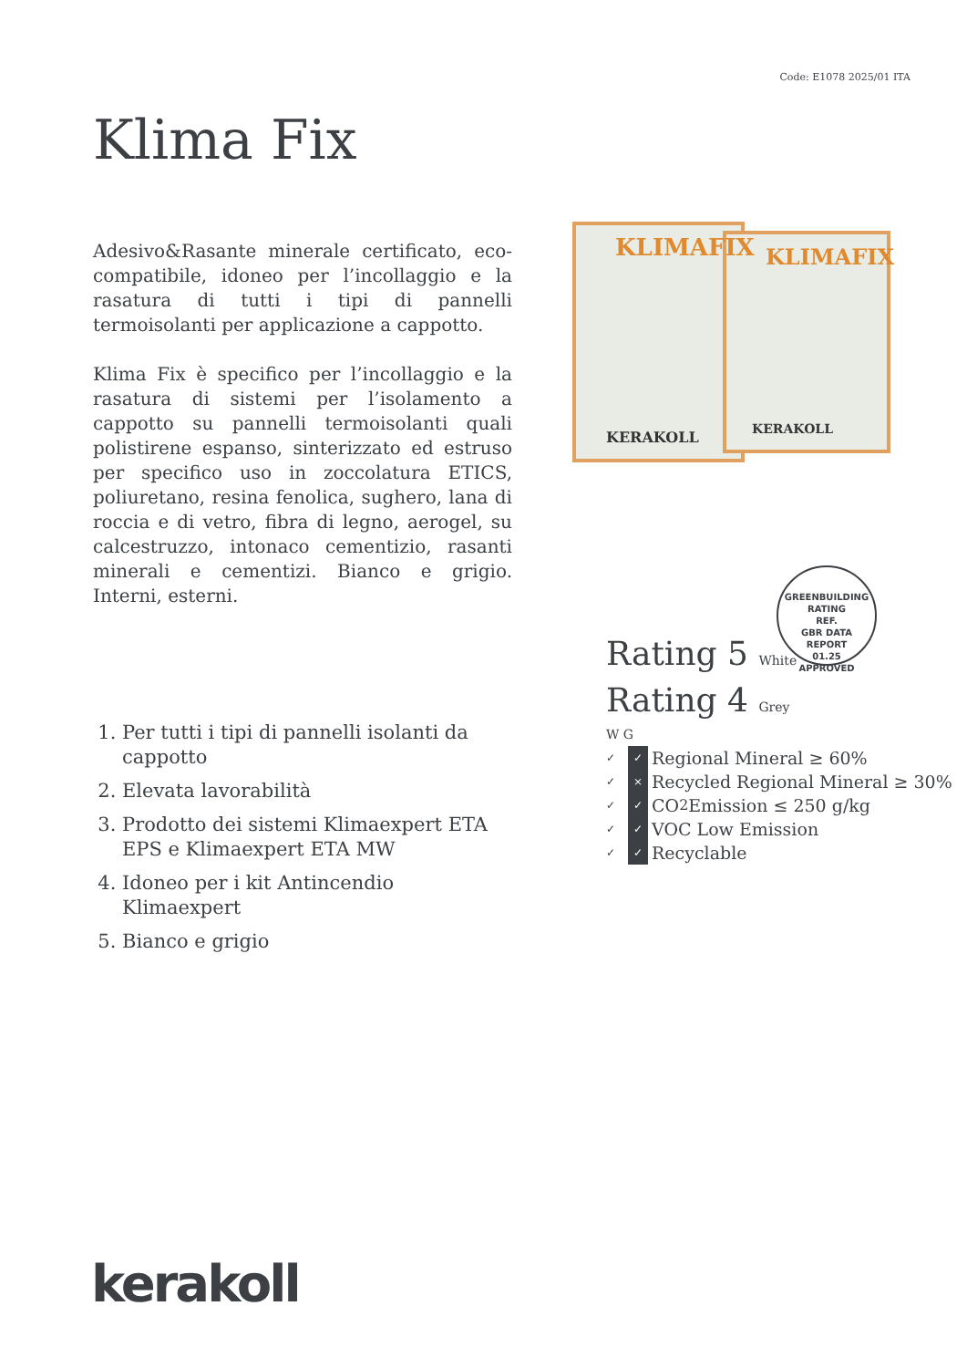Code: E1078 2025/01 ITA
Klima Fix
Adesivo&Rasante minerale certificato, eco-compatibile, idoneo per l’incollaggio e la rasatura di tutti i tipi di pannelli termoisolanti per applicazione a cappotto.
Klima Fix è specifico per l’incollaggio e la rasatura di sistemi per l’isolamento a cappotto su pannelli termoisolanti quali polistirene espanso, sinterizzato ed estruso per specifico uso in zoccolatura ETICS, poliuretano, resina fenolica, sughero, lana di roccia e di vetro, fibra di legno, aerogel, su calcestruzzo, intonaco cementizio, rasanti minerali e cementizi. Bianco e grigio. Interni, esterni.
KLIMAFIX
KLIMAFIX
KERAKOLL
KERAKOLL
GREENBUILDING RATING
REF.
GBR DATA
REPORT
01.25
APPROVED
Rating 5 White
Rating 4 Grey
W G
✓ ✓ Regional Mineral ≥ 60%
✓ × Recycled Regional Mineral ≥ 30%
✓ ✓ CO<sub>2</sub> Emission ≤ 250 g/kg
✓ ✓ VOC Low Emission
✓ ✓ Recyclable
1. Per tutti i tipi di pannelli isolanti da cappotto
2. Elevata lavorabilità
3. Prodotto dei sistemi Klimaexpert ETA EPS e Klimaexpert ETA MW
4. Idoneo per i kit Antincendio Klimaexpert
5. Bianco e grigio
kerakoll